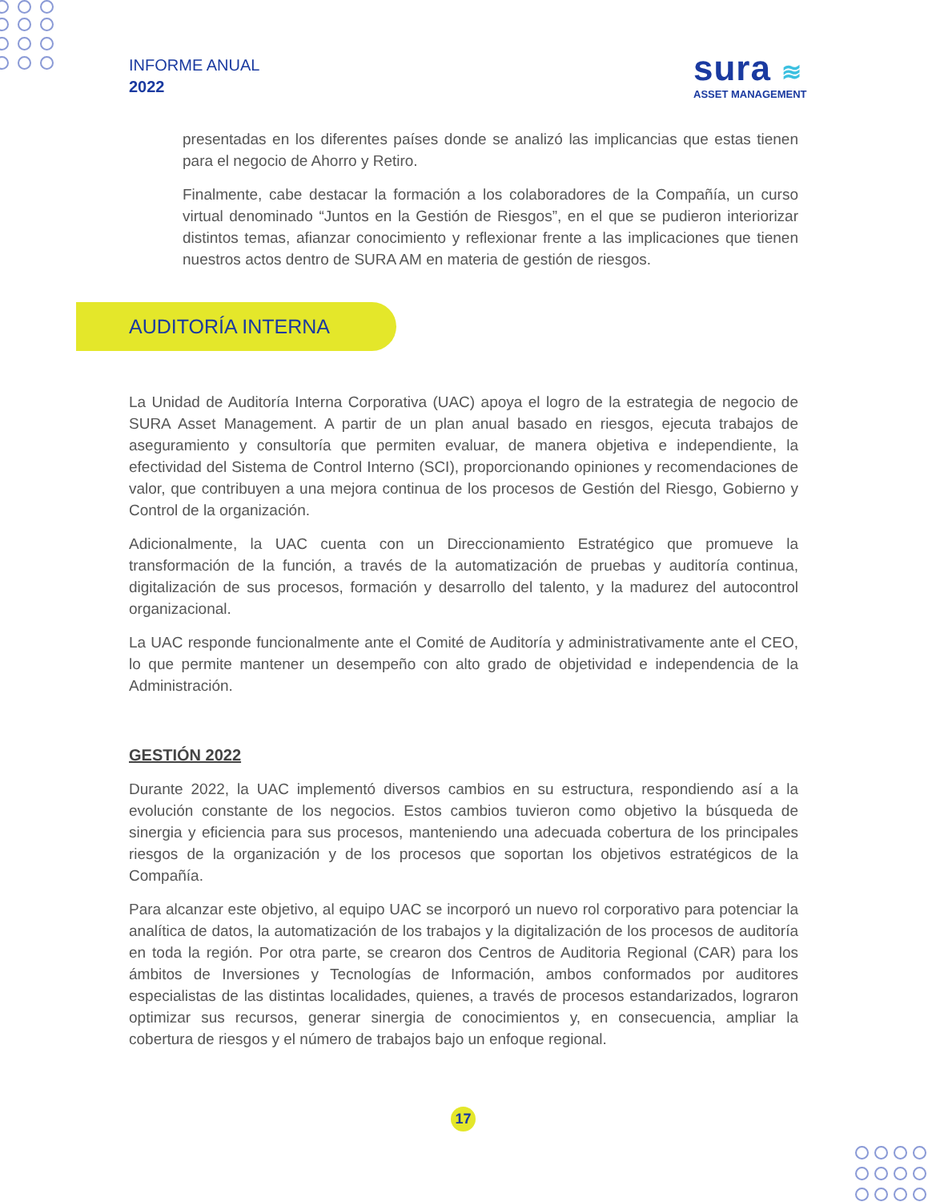INFORME ANUAL
2022
sura ≋
ASSET MANAGEMENT
presentadas en los diferentes países donde se analizó las implicancias que estas tienen para el negocio de Ahorro y Retiro.
Finalmente, cabe destacar la formación a los colaboradores de la Compañía, un curso virtual denominado “Juntos en la Gestión de Riesgos”, en el que se pudieron interiorizar distintos temas, afianzar conocimiento y reflexionar frente a las implicaciones que tienen nuestros actos dentro de SURA AM en materia de gestión de riesgos.
AUDITORÍA INTERNA
La Unidad de Auditoría Interna Corporativa (UAC) apoya el logro de la estrategia de negocio de SURA Asset Management. A partir de un plan anual basado en riesgos, ejecuta trabajos de aseguramiento y consultoría que permiten evaluar, de manera objetiva e independiente, la efectividad del Sistema de Control Interno (SCI), proporcionando opiniones y recomendaciones de valor, que contribuyen a una mejora continua de los procesos de Gestión del Riesgo, Gobierno y Control de la organización.
Adicionalmente, la UAC cuenta con un Direccionamiento Estratégico que promueve la transformación de la función, a través de la automatización de pruebas y auditoría continua, digitalización de sus procesos, formación y desarrollo del talento, y la madurez del autocontrol organizacional.
La UAC responde funcionalmente ante el Comité de Auditoría y administrativamente ante el CEO, lo que permite mantener un desempeño con alto grado de objetividad e independencia de la Administración.
GESTIÓN 2022
Durante 2022, la UAC implementó diversos cambios en su estructura, respondiendo así a la evolución constante de los negocios. Estos cambios tuvieron como objetivo la búsqueda de sinergia y eficiencia para sus procesos, manteniendo una adecuada cobertura de los principales riesgos de la organización y de los procesos que soportan los objetivos estratégicos de la Compañía.
Para alcanzar este objetivo, al equipo UAC se incorporó un nuevo rol corporativo para potenciar la analítica de datos, la automatización de los trabajos y la digitalización de los procesos de auditoría en toda la región. Por otra parte, se crearon dos Centros de Auditoria Regional (CAR) para los ámbitos de Inversiones y Tecnologías de Información, ambos conformados por auditores especialistas de las distintas localidades, quienes, a través de procesos estandarizados, lograron optimizar sus recursos, generar sinergia de conocimientos y, en consecuencia, ampliar la cobertura de riesgos y el número de trabajos bajo un enfoque regional.
17